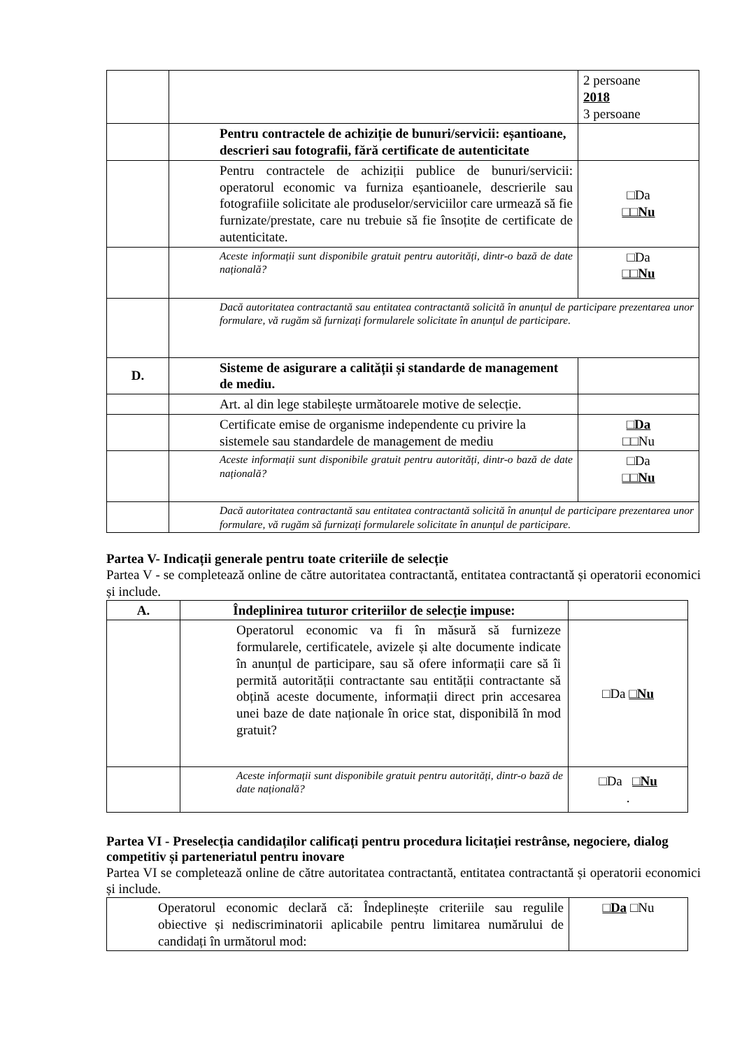| | | 2 persoane 2018 3 persoane |
| | Pentru contractele de achiziție de bunuri/servicii: eșantioane, descrieri sau fotografii, fără certificate de autenticitate | |
| | Pentru contractele de achiziții publice de bunuri/servicii: operatorul economic va furniza eșantioanele, descrierile sau fotografiile solicitate ale produselor/serviciilor care urmează să fie furnizate/prestate, care nu trebuie să fie însoțite de certificate de autenticitate. | □Da □□Nu |
| | Aceste informații sunt disponibile gratuit pentru autorități, dintr-o bază de date națională? | □Da □□Nu |
| | Dacă autoritatea contractantă sau entitatea contractantă solicită în anunțul de participare prezentarea unor formulare, vă rugăm să furnizați formularele solicitate în anunțul de participare. | |
| D. | Sisteme de asigurare a calității și standarde de management de mediu. | |
| | Art. al din lege stabilește următoarele motive de selecție. | |
| | Certificate emise de organisme independente cu privire la sistemele sau standardele de management de mediu | □Da □□Nu |
| | Aceste informații sunt disponibile gratuit pentru autorități, dintr-o bază de date națională? | □Da □□Nu |
| | Dacă autoritatea contractantă sau entitatea contractantă solicită în anunțul de participare prezentarea unor formulare, vă rugăm să furnizați formularele solicitate în anunțul de participare. | |
Partea V- Indicații generale pentru toate criteriile de selecție
Partea V - se completează online de către autoritatea contractantă, entitatea contractantă și operatorii economici și include.
| A. | Îndeplinirea tuturor criteriilor de selecție impuse: | |
| | Operatorul economic va fi în măsură să furnizeze formularele, certificatele, avizele și alte documente indicate în anunțul de participare, sau să ofere informații care să îi permită autorității contractante sau entității contractante să obțină aceste documente, informații direct prin accesarea unei baze de date naționale în orice stat, disponibilă în mod gratuit? | □Da □Nu |
| | Aceste informații sunt disponibile gratuit pentru autorități, dintr-o bază de date națională? | □Da □Nu . |
Partea VI - Preselecția candidaților calificați pentru procedura licitației restrânse, negociere, dialog competitiv și parteneriatul pentru inovare
Partea VI se completează online de către autoritatea contractantă, entitatea contractantă și operatorii economici și include.
| Operatorul economic declară că: Îndeplinește criteriile sau regulile obiective și nediscriminatorii aplicabile pentru limitarea numărului de candidați în următorul mod: | □Da □Nu |